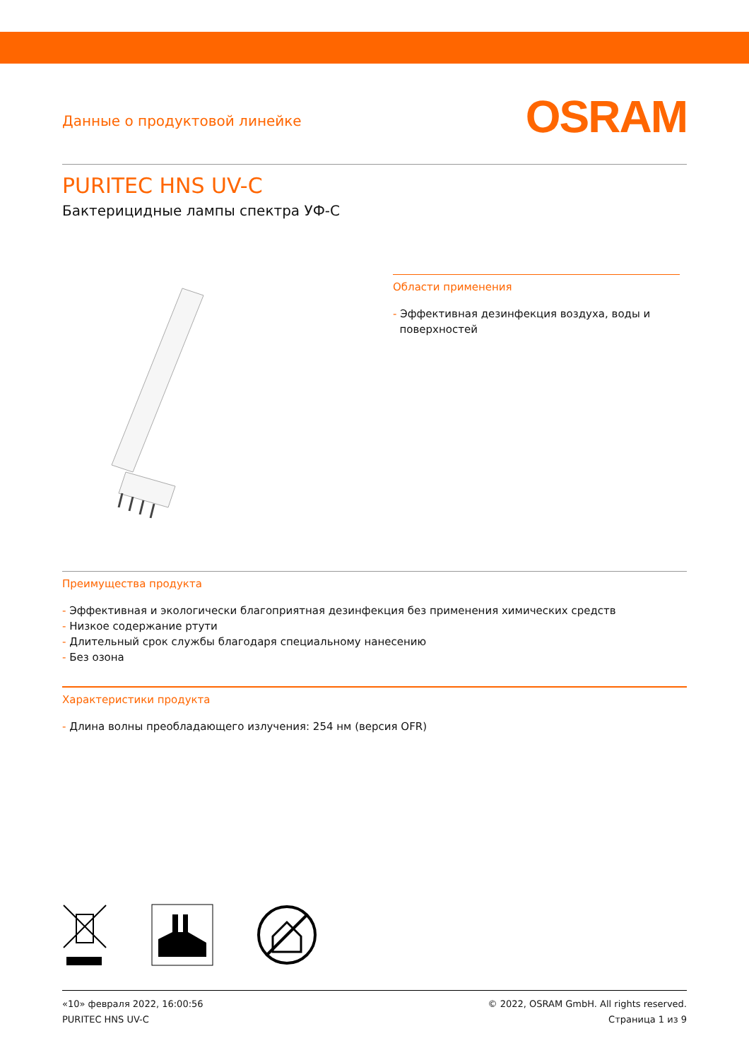Данные о продуктовой линейке
OSRAM
PURITEC HNS UV-C
Бактерицидные лампы спектра УФ-С
Области применения
- Эффективная дезинфекция воздуха, воды и
поверхностей
Преимущества продукта
- Эффективная и экологически благоприятная дезинфекция без применения химических средств
- Низкое содержание ртути
- Длительный срок службы благодаря специальному нанесению
- Без озона
Характеристики продукта
- Длина волны преобладающего излучения: 254 нм (версия OFR)
«10» февраля 2022, 16:00:56
PURITEC HNS UV-C
© 2022, OSRAM GmbH. All rights reserved.
Страница 1 из 9